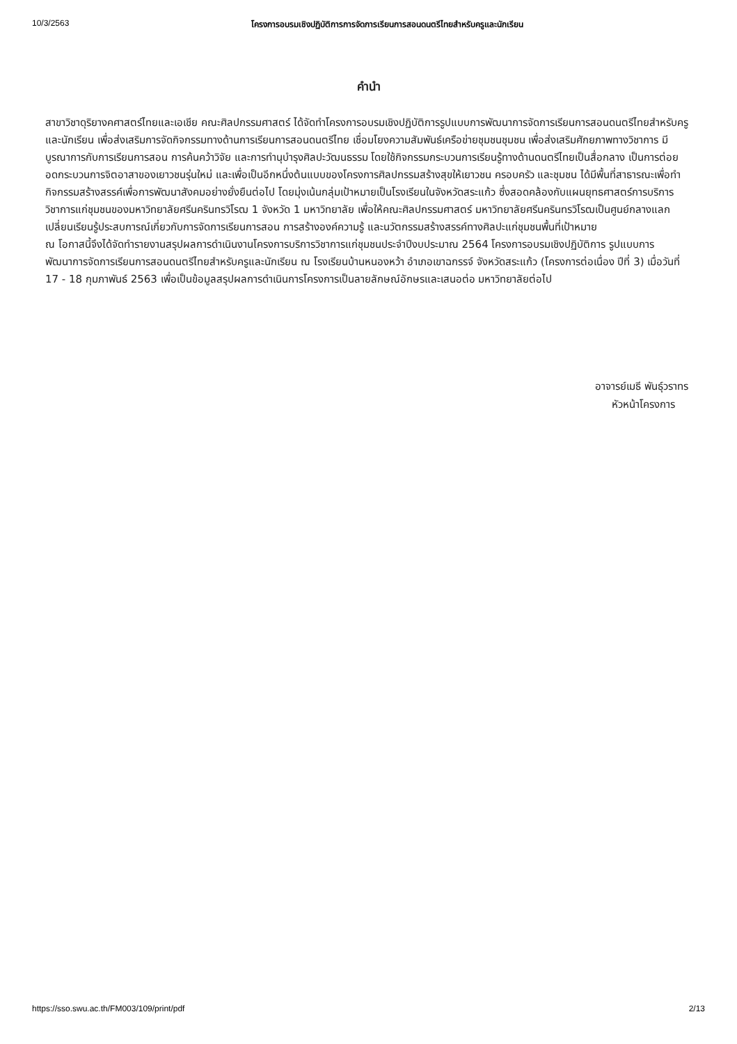10/3/2563 โครงการอบรมเชิงปฏิบัติการการจัดการเรียนการสอนดนตรีไทยสำหรับครูและนักเรียน
คำนำ
สาขาวิชาดุริยางคศาสตร์ไทยและเอเชีย คณะศิลปกรรมศาสตร์ ได้จัดทำโครงการอบรมเชิงปฏิบัติการรูปแบบการพัฒนาการจัดการเรียนการสอนดนตรีไทยสำหรับครูและนักเรียน เพื่อส่งเสริมการจัดกิจกรรมทางด้านการเรียนการสอนดนตรีไทย เชื่อมโยงความสัมพันธ์เครือข่ายชุมชนชุมชน เพื่อส่งเสริมศักยภาพทางวิชาการ มีบูรณาการกับการเรียนการสอน การค้นคว้าวิจัย และการทำนุบำรุงศิลปะวัฒนธรรม โดยใช้กิจกรรมกระบวนการเรียนรู้ทางด้านดนตรีไทยเป็นสื่อกลาง เป็นการต่อยอดกระบวนการจิตอาสาของเยาวชนรุ่นใหม่ และเพื่อเป็นอีกหนึ่งต้นแบบของโครงการศิลปกรรมสร้างสุขให้เยาวชน ครอบครัว และชุมชน ได้มีพื้นที่สาธารณะเพื่อทำกิจกรรมสร้างสรรค์เพื่อการพัฒนาสังคมอย่างยั่งยืนต่อไป โดยมุ่งเน้นกลุ่มเป้าหมายเป็นโรงเรียนในจังหวัดสระแก้ว ซึ่งสอดคล้องกับแผนยุทธศาสตร์การบริการวิชาการแก่ชุมชนของมหาวิทยาลัยศรีนครินทรวิโรฒ 1 จังหวัด 1 มหาวิทยาลัย เพื่อให้คณะศิลปกรรมศาสตร์ มหาวิทยาลัยศรีนครินทรวิโรฒเป็นศูนย์กลางแลกเปลี่ยนเรียนรู้ประสบการณ์เกี่ยวกับการจัดการเรียนการสอน การสร้างองค์ความรู้ และนวัตกรรมสร้างสรรค์ทางศิลปะแก่ชุมชนพื้นที่เป้าหมาย
ณ โอกาสนี้จึงได้จัดทำรายงานสรุปผลการดำเนินงานโครงการบริการวิชาการแก่ชุมชนประจำปีงบประมาณ 2564 โครงการอบรมเชิงปฏิบัติการ รูปแบบการพัฒนาการจัดการเรียนการสอนดนตรีไทยสำหรับครูและนักเรียน ณ โรงเรียนบ้านหนองหว้า อำเภอเขาฉกรรจ์ จังหวัดสระแก้ว (โครงการต่อเนื่อง ปีที่ 3) เมื่อวันที่ 17 - 18 กุมภาพันธ์ 2563 เพื่อเป็นข้อมูลสรุปผลการดำเนินการโครงการเป็นลายลักษณ์อักษรและเสนอต่อ มหาวิทยาลัยต่อไป
อาจารย์เมธี พันธุ์วราทร
หัวหน้าโครงการ
https://sso.swu.ac.th/FM003/109/print/pdf 2/13